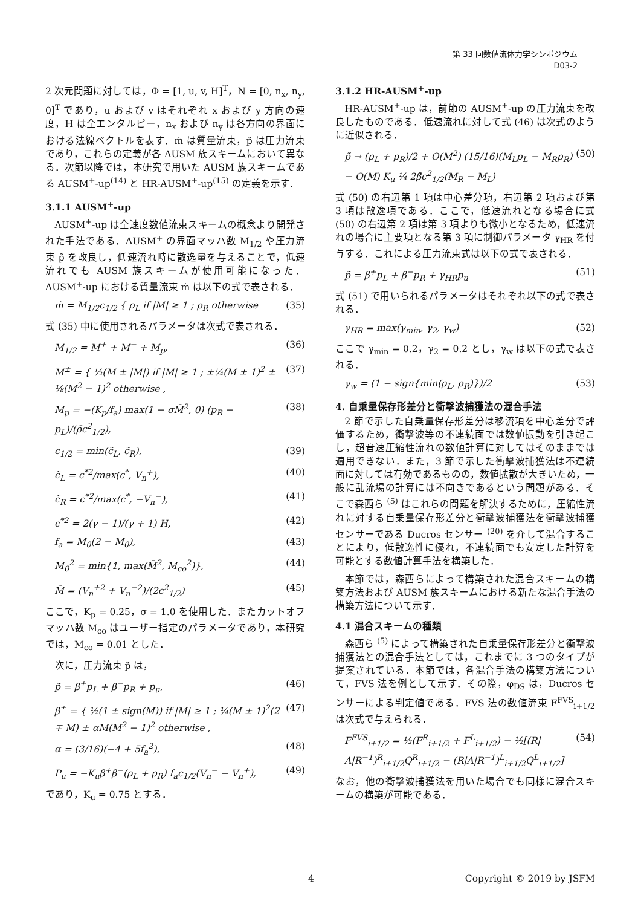第 33 回数値流体力学シンポジウム
D03-2
2 次元問題に対しては，Φ = [1, u, v, H]<sup>T</sup>，N = [0, n<sub>x</sub>, n<sub>y</sub>, 0]<sup>T</sup> であり，u および v はそれぞれ x および y 方向の速度，H は全エンタルピー，n<sub>x</sub> および n<sub>y</sub> は各方向の界面における法線ベクトルを表す．ṁ は質量流束，p̃ は圧力流束であり，これらの定義が各 AUSM 族スキームにおいて異なる．次節以降では，本研究で用いた AUSM 族スキームである AUSM<sup>+</sup>-up<sup>(14)</sup> と HR-AUSM<sup>+</sup>-up<sup>(15)</sup> の定義を示す．
3.1.1 AUSM<sup>+</sup>-up
AUSM<sup>+</sup>-up は全速度数値流束スキームの概念より開発された手法である．AUSM<sup>+</sup> の界面マッハ数 M<sub>1/2</sub> や圧力流束 p̃ を改良し，低速流れ時に散逸量を与えることで，低速流れでも AUSM 族スキームが使用可能になった．AUSM<sup>+</sup>-up における質量流束 ṁ は以下の式で表される．
ṁ = M<sub>1/2</sub>c<sub>1/2</sub> { ρ<sub>L</sub> if |M| ≥ 1 ; ρ<sub>R</sub> otherwise (35)
式 (35) 中に使用されるパラメータは次式で表される．
M<sub>1/2</sub> = M<sup>+</sup> + M<sup>−</sup> + M<sub>p</sub>, (36)
M<sup>±</sup> = { ½(M ± |M|) if |M| ≥ 1 ; ±¼(M ± 1)<sup>2</sup> ± ⅛(M<sup>2</sup> − 1)<sup>2</sup> otherwise , (37)
M<sub>p</sub> = −(K<sub>p</sub>/f<sub>a</sub>) max(1 − σM̄<sup>2</sup>, 0) (p<sub>R</sub> − p<sub>L</sub>)/(ρ̄c<sup>2</sup><sub>1/2</sub>), (38)
c<sub>1/2</sub> = min(c̃<sub>L</sub>, c̃<sub>R</sub>), (39)
c̃<sub>L</sub> = c<sup>*2</sup>/max(c<sup>*</sup>, V<sub>n</sub><sup>+</sup>), (40)
c̃<sub>R</sub> = c<sup>*2</sup>/max(c<sup>*</sup>, −V<sub>n</sub><sup>−</sup>), (41)
c<sup>*2</sup> = 2(γ − 1)/(γ + 1) H, (42)
f<sub>a</sub> = M<sub>0</sub>(2 − M<sub>0</sub>), (43)
M<sub>0</sub><sup>2</sup> = min{1, max(M̄<sup>2</sup>, M<sub>co</sub><sup>2</sup>)}, (44)
M̄ = (V<sub>n</sub><sup>+2</sup> + V<sub>n</sub><sup>−2</sup>)/(2c<sup>2</sup><sub>1/2</sub>) (45)
ここで，K<sub>p</sub> = 0.25，σ = 1.0 を使用した．またカットオフマッハ数 M<sub>co</sub> はユーザー指定のパラメータであり，本研究では，M<sub>co</sub> = 0.01 とした．
次に，圧力流束 p̃ は，
p̃ = β<sup>+</sup>p<sub>L</sub> + β<sup>−</sup>p<sub>R</sub> + p<sub>u</sub>, (46)
β<sup>±</sup> = { ½(1 ± sign(M)) if |M| ≥ 1 ; ¼(M ± 1)<sup>2</sup>(2 ∓ M) ± αM(M<sup>2</sup> − 1)<sup>2</sup> otherwise , (47)
α = (3/16)(−4 + 5f<sub>a</sub><sup>2</sup>), (48)
P<sub>u</sub> = −K<sub>u</sub>β<sup>+</sup>β<sup>−</sup>(ρ<sub>L</sub> + ρ<sub>R</sub>) f<sub>a</sub>c<sub>1/2</sub>(V<sub>n</sub><sup>−</sup> − V<sub>n</sub><sup>+</sup>), (49)
であり，K<sub>u</sub> = 0.75 とする．
3.1.2 HR-AUSM<sup>+</sup>-up
HR-AUSM<sup>+</sup>-up は，前節の AUSM<sup>+</sup>-up の圧力流束を改良したものである．低速流れに対して式 (46) は次式のように近似される．
p̃ → (p<sub>L</sub> + p<sub>R</sub>)/2 + O(M<sup>2</sup>) (15/16)(M<sub>L</sub>p<sub>L</sub> − M<sub>R</sub>p<sub>R</sub>) − O(M) K<sub>u</sub> ¼ 2β̄c<sup>2</sup><sub>1/2</sub>(M<sub>R</sub> − M<sub>L</sub>) (50)
式 (50) の右辺第 1 項は中心差分項，右辺第 2 項および第 3 項は散逸項である．ここで，低速流れとなる場合に式 (50) の右辺第 2 項は第 3 項よりも微小となるため，低速流れの場合に主要項となる第 3 項に制御パラメータ γ<sub>HR</sub> を付与する．これによる圧力流束式は以下の式で表される．
p̃ = β<sup>+</sup>p<sub>L</sub> + β<sup>−</sup>p<sub>R</sub> + γ<sub>HR</sub>p<sub>u</sub> (51)
式 (51) で用いられるパラメータはそれぞれ以下の式で表される．
γ<sub>HR</sub> = max(γ<sub>min</sub>, γ<sub>2</sub>, γ<sub>w</sub>) (52)
ここで γ<sub>min</sub> = 0.2，γ<sub>2</sub> = 0.2 とし，γ<sub>w</sub> は以下の式で表される．
γ<sub>w</sub> = (1 − sign{min(ρ<sub>L</sub>, ρ<sub>R</sub>)})/2 (53)
4. 自乗量保存形差分と衝撃波捕獲法の混合手法
2 節で示した自乗量保存形差分は移流項を中心差分で評価するため，衝撃波等の不連続面では数値振動を引き起こし，超音速圧縮性流れの数値計算に対してはそのままでは適用できない．また，3 節で示した衝撃波捕獲法は不連続面に対しては有効であるものの，数値拡散が大きいため，一般に乱流場の計算には不向きであるという問題がある．そこで森西ら <sup>(5)</sup> はこれらの問題を解決するために，圧縮性流れに対する自乗量保存形差分と衝撃波捕獲法を衝撃波捕獲センサーである Ducros センサー <sup>(20)</sup> を介して混合することにより，低散逸性に優れ，不連続面でも安定した計算を可能とする数値計算手法を構築した．
本節では，森西らによって構築された混合スキームの構築方法および AUSM 族スキームにおける新たな混合手法の構築方法について示す．
4.1 混合スキームの種類
森西ら <sup>(5)</sup> によって構築された自乗量保存形差分と衝撃波捕獲法との混合手法としては，これまでに 3 つのタイプが提案されている．本節では，各混合手法の構築方法について，FVS 法を例として示す．その際，φ<sub>DS</sub> は，Ducros センサーによる判定値である．FVS 法の数値流束 F<sup>FVS</sup><sub>i+1/2</sub> は次式で与えられる．
F<sup>FVS</sup><sub>i+1/2</sub> = ½(F<sup>R</sup><sub>i+1/2</sub> + F<sup>L</sup><sub>i+1/2</sub>) − ½[(R|Λ|R<sup>−1</sup>)<sup>R</sup><sub>i+1/2</sub>Q<sup>R</sup><sub>i+1/2</sub> − (R|Λ|R<sup>−1</sup>)<sup>L</sup><sub>i+1/2</sub>Q<sup>L</sup><sub>i+1/2</sub>] (54)
なお，他の衝撃波捕獲法を用いた場合でも同様に混合スキームの構築が可能である．
4 Copyright © 2019 by JSFM